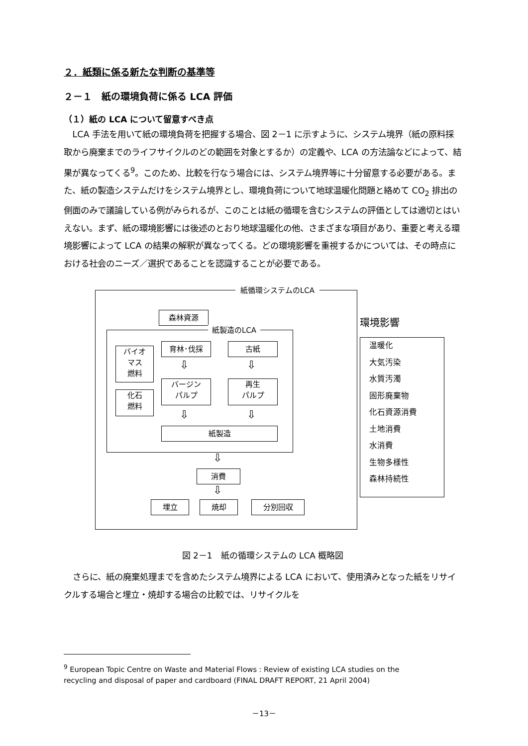２．紙類に係る新たな判断の基準等
２－１　紙の環境負荷に係る LCA 評価
（１）紙の LCA について留意すべき点
LCA 手法を用いて紙の環境負荷を把握する場合、図 2－1 に示すように、システム境界（紙の原料採取から廃棄までのライフサイクルのどの範囲を対象とするか）の定義や、LCA の方法論などによって、結果が異なってくる<sup>9</sup>。このため、比較を行なう場合には、システム境界等に十分留意する必要がある。また、紙の製造システムだけをシステム境界とし、環境負荷について地球温暖化問題と絡めて CO<sub>2</sub> 排出の側面のみで議論している例がみられるが、このことは紙の循環を含むシステムの評価としては適切とはいえない。まず、紙の環境影響には後述のとおり地球温暖化の他、さまざまな項目があり、重要と考える環境影響によって LCA の結果の解釈が異なってくる。どの環境影響を重視するかについては、その時点における社会のニーズ／選択であることを認識することが必要である。
紙循環システムのLCA
森林資源
紙製造のLCA
バイオ
マス
燃料
化石
燃料
育林･伐採 古紙
バージン
パルプ
再生
パルプ
紙製造
消費
埋立 焼却 分別回収
⇩ ⇩
⇩ ⇩
⇩
⇩
環境影響
温暖化
大気汚染
水質汚濁
固形廃棄物
化石資源消費
土地消費
水消費
生物多様性
森林持続性
図 2－1　紙の循環システムの LCA 概略図
さらに、紙の廃棄処理までを含めたシステム境界による LCA において、使用済みとなった紙をリサイクルする場合と埋立・焼却する場合の比較では、リサイクルを
<sup>9</sup> European Topic Centre on Waste and Material Flows : Review of existing LCA studies on the recycling and disposal of paper and cardboard (FINAL DRAFT REPORT, 21 April 2004)
－13－